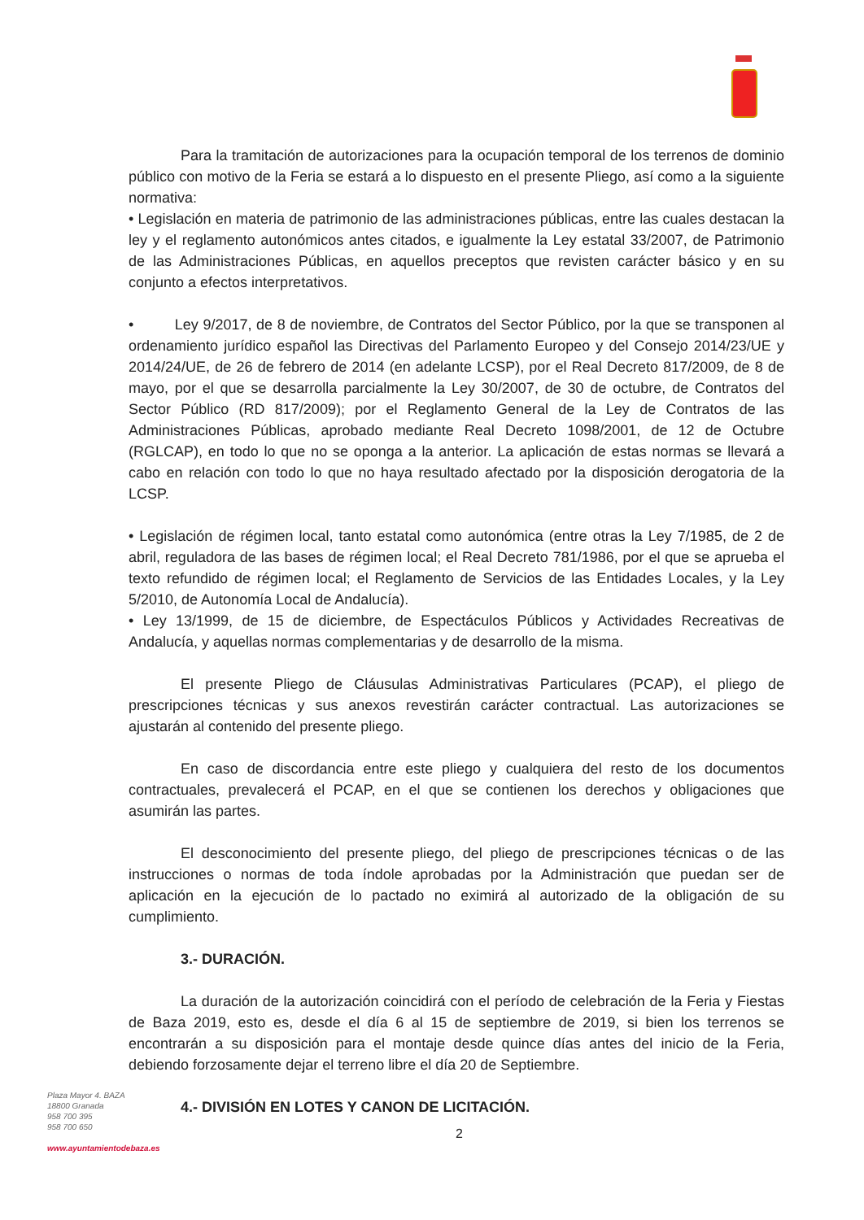Para la tramitación de autorizaciones para la ocupación temporal de los terrenos de dominio público con motivo de la Feria se estará a lo dispuesto en el presente Pliego, así como a la siguiente normativa:
• Legislación en materia de patrimonio de las administraciones públicas, entre las cuales destacan la ley y el reglamento autonómicos antes citados, e igualmente la Ley estatal 33/2007, de Patrimonio de las Administraciones Públicas, en aquellos preceptos que revisten carácter básico y en su conjunto a efectos interpretativos.
• Ley 9/2017, de 8 de noviembre, de Contratos del Sector Público, por la que se transponen al ordenamiento jurídico español las Directivas del Parlamento Europeo y del Consejo 2014/23/UE y 2014/24/UE, de 26 de febrero de 2014 (en adelante LCSP), por el Real Decreto 817/2009, de 8 de mayo, por el que se desarrolla parcialmente la Ley 30/2007, de 30 de octubre, de Contratos del Sector Público (RD 817/2009); por el Reglamento General de la Ley de Contratos de las Administraciones Públicas, aprobado mediante Real Decreto 1098/2001, de 12 de Octubre (RGLCAP), en todo lo que no se oponga a la anterior. La aplicación de estas normas se llevará a cabo en relación con todo lo que no haya resultado afectado por la disposición derogatoria de la LCSP.
• Legislación de régimen local, tanto estatal como autonómica (entre otras la Ley 7/1985, de 2 de abril, reguladora de las bases de régimen local; el Real Decreto 781/1986, por el que se aprueba el texto refundido de régimen local; el Reglamento de Servicios de las Entidades Locales, y la Ley 5/2010, de Autonomía Local de Andalucía).
• Ley 13/1999, de 15 de diciembre, de Espectáculos Públicos y Actividades Recreativas de Andalucía, y aquellas normas complementarias y de desarrollo de la misma.
El presente Pliego de Cláusulas Administrativas Particulares (PCAP), el pliego de prescripciones técnicas y sus anexos revestirán carácter contractual. Las autorizaciones se ajustarán al contenido del presente pliego.
En caso de discordancia entre este pliego y cualquiera del resto de los documentos contractuales, prevalecerá el PCAP, en el que se contienen los derechos y obligaciones que asumirán las partes.
El desconocimiento del presente pliego, del pliego de prescripciones técnicas o de las instrucciones o normas de toda índole aprobadas por la Administración que puedan ser de aplicación en la ejecución de lo pactado no eximirá al autorizado de la obligación de su cumplimiento.
3.- DURACIÓN.
La duración de la autorización coincidirá con el período de celebración de la Feria y Fiestas de Baza 2019, esto es, desde el día 6 al 15 de septiembre de 2019, si bien los terrenos se encontrarán a su disposición para el montaje desde quince días antes del inicio de la Feria, debiendo forzosamente dejar el terreno libre el día 20 de Septiembre.
4.- DIVISIÓN EN LOTES Y CANON DE LICITACIÓN.
Plaza Mayor 4. BAZA
18800 Granada
958 700 395
958 700 650
www.ayuntamientodebaza.es
2